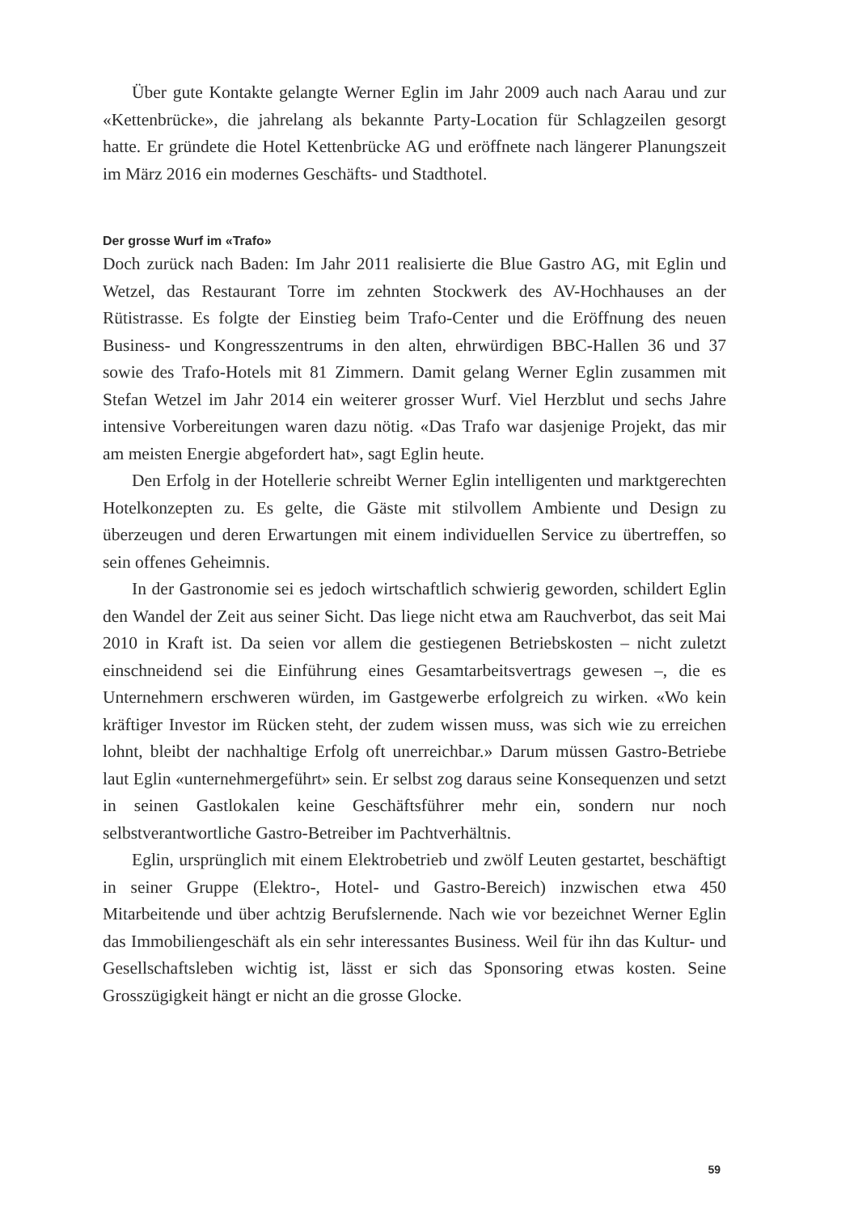Über gute Kontakte gelangte Werner Eglin im Jahr 2009 auch nach Aarau und zur «Kettenbrücke», die jahrelang als bekannte Party-Location für Schlagzeilen gesorgt hatte. Er gründete die Hotel Kettenbrücke AG und eröffnete nach längerer Planungszeit im März 2016 ein modernes Geschäfts- und Stadthotel.
Der grosse Wurf im «Trafo»
Doch zurück nach Baden: Im Jahr 2011 realisierte die Blue Gastro AG, mit Eglin und Wetzel, das Restaurant Torre im zehnten Stockwerk des AV-Hochhauses an der Rütistrasse. Es folgte der Einstieg beim Trafo-Center und die Eröffnung des neuen Business- und Kongresszentrums in den alten, ehrwürdigen BBC-Hallen 36 und 37 sowie des Trafo-Hotels mit 81 Zimmern. Damit gelang Werner Eglin zusammen mit Stefan Wetzel im Jahr 2014 ein weiterer grosser Wurf. Viel Herzblut und sechs Jahre intensive Vorbereitungen waren dazu nötig. «Das Trafo war dasjenige Projekt, das mir am meisten Energie abgefordert hat», sagt Eglin heute.
Den Erfolg in der Hotellerie schreibt Werner Eglin intelligenten und marktgerechten Hotelkonzepten zu. Es gelte, die Gäste mit stilvollem Ambiente und Design zu überzeugen und deren Erwartungen mit einem individuellen Service zu übertreffen, so sein offenes Geheimnis.
In der Gastronomie sei es jedoch wirtschaftlich schwierig geworden, schildert Eglin den Wandel der Zeit aus seiner Sicht. Das liege nicht etwa am Rauchverbot, das seit Mai 2010 in Kraft ist. Da seien vor allem die gestiegenen Betriebskosten – nicht zuletzt einschneidend sei die Einführung eines Gesamtarbeitsvertrags gewesen –, die es Unternehmern erschweren würden, im Gastgewerbe erfolgreich zu wirken. «Wo kein kräftiger Investor im Rücken steht, der zudem wissen muss, was sich wie zu erreichen lohnt, bleibt der nachhaltige Erfolg oft unerreichbar.» Darum müssen Gastro-Betriebe laut Eglin «unternehmergeführt» sein. Er selbst zog daraus seine Konsequenzen und setzt in seinen Gastlokalen keine Geschäftsführer mehr ein, sondern nur noch selbstverantwortliche Gastro-Betreiber im Pachtverhältnis.
Eglin, ursprünglich mit einem Elektrobetrieb und zwölf Leuten gestartet, beschäftigt in seiner Gruppe (Elektro-, Hotel- und Gastro-Bereich) inzwischen etwa 450 Mitarbeitende und über achtzig Berufslernende. Nach wie vor bezeichnet Werner Eglin das Immobiliengeschäft als ein sehr interessantes Business. Weil für ihn das Kultur- und Gesellschaftsleben wichtig ist, lässt er sich das Sponsoring etwas kosten. Seine Grosszügigkeit hängt er nicht an die grosse Glocke.
59